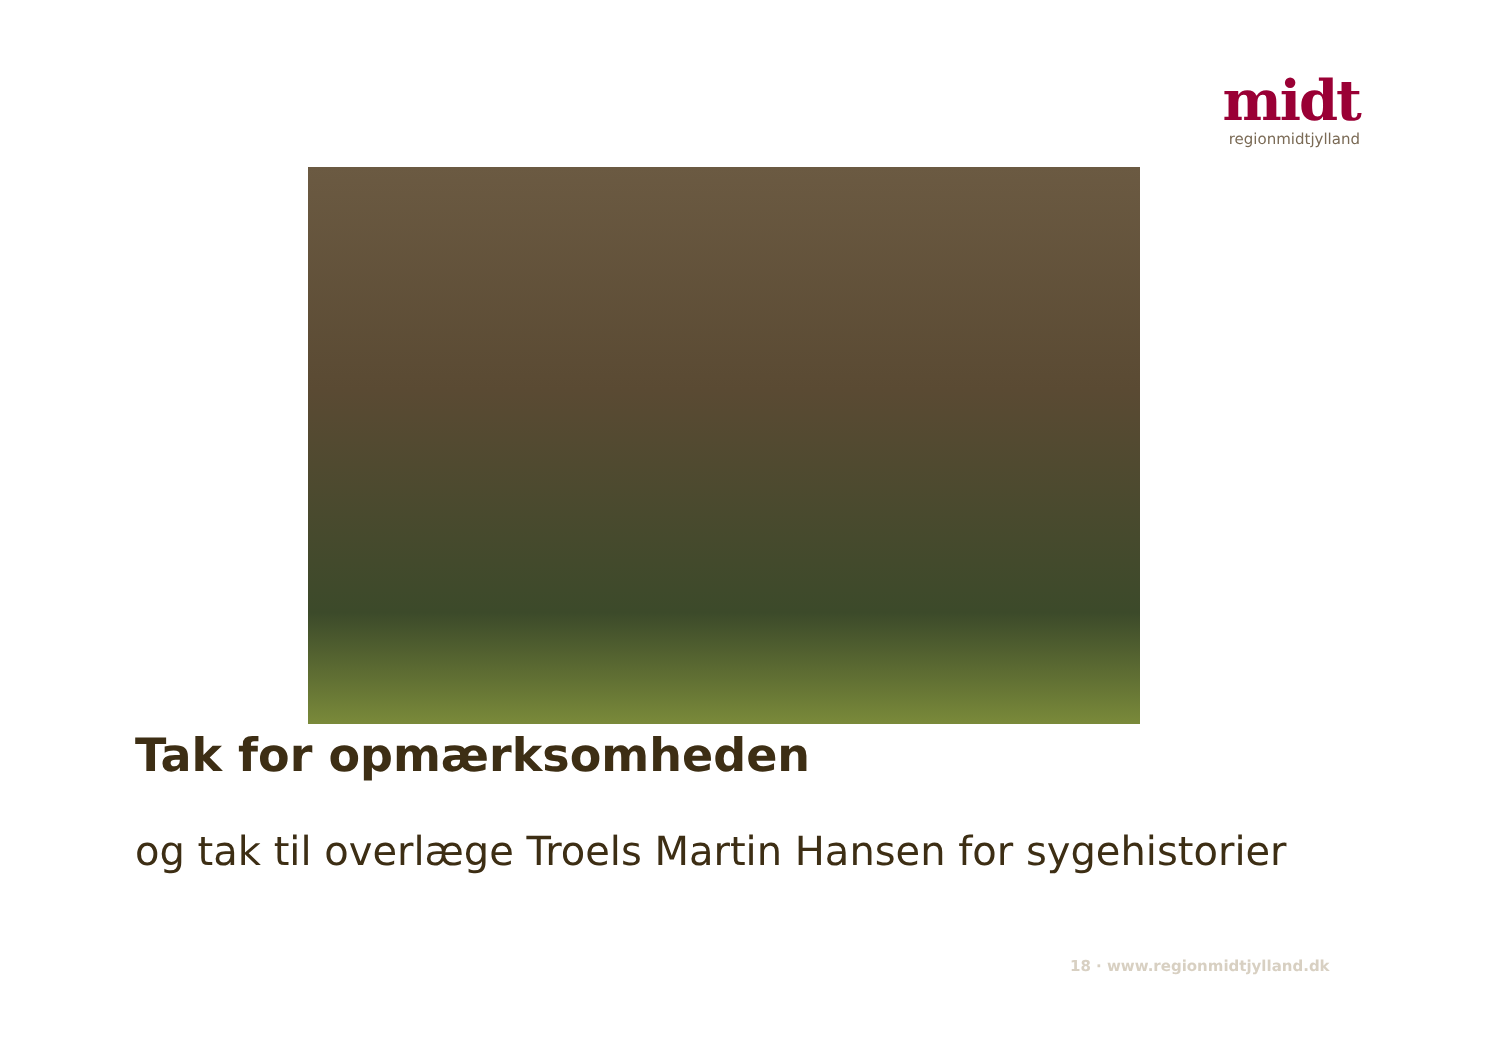midt
regionmidtjylland
Tak for opmærksomheden
og tak til overlæge Troels Martin Hansen for sygehistorier
18 · www.regionmidtjylland.dk